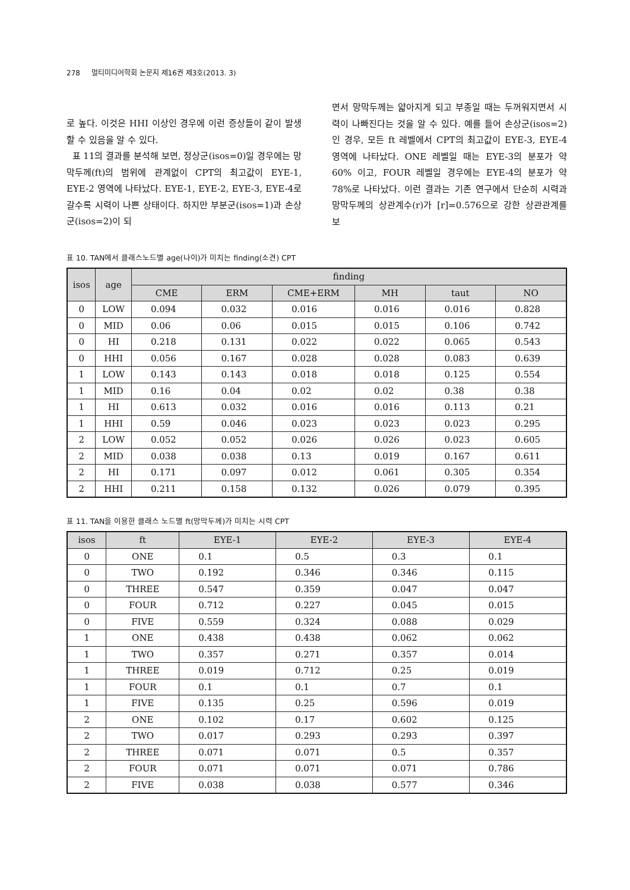278 멀티미디어학회 논문지 제16권 제3호(2013. 3)
로 높다. 이것은 HHI 이상인 경우에 이런 증상들이 같이 발생할 수 있음을 알 수 있다.
표 11의 결과를 분석해 보면, 정상군(isos=0)일 경우에는 망막두께(ft)의 범위에 관계없이 CPT의 최고값이 EYE-1, EYE-2 영역에 나타났다. EYE-1, EYE-2, EYE-3, EYE-4로 갈수록 시력이 나쁜 상태이다. 하지만 부분군(isos=1)과 손상군(isos=2)이 되
면서 망막두께는 얇아지게 되고 부종일 때는 두꺼워지면서 시력이 나빠진다는 것을 알 수 있다. 예를 들어 손상군(isos=2)인 경우, 모든 ft 레벨에서 CPT의 최고값이 EYE-3, EYE-4 영역에 나타났다. ONE 레벨일 때는 EYE-3의 분포가 약 60% 이고, FOUR 레벨일 경우에는 EYE-4의 분포가 약 78%로 나타났다. 이런 결과는 기존 연구에서 단순히 시력과 망막두께의 상관계수(r)가 [r]=0.576으로 강한 상관관계를 보
표 10. TAN에서 클래스노드별 age(나이)가 미치는 finding(소견) CPT
| isos | age | finding | | | | | |
| --- | --- | --- | --- | --- | --- | --- | --- |
| | | CME | ERM | CME+ERM | MH | taut | NO |
| 0 | LOW | 0.094 | 0.032 | 0.016 | 0.016 | 0.016 | 0.828 |
| 0 | MID | 0.06 | 0.06 | 0.015 | 0.015 | 0.106 | 0.742 |
| 0 | HI | 0.218 | 0.131 | 0.022 | 0.022 | 0.065 | 0.543 |
| 0 | HHI | 0.056 | 0.167 | 0.028 | 0.028 | 0.083 | 0.639 |
| 1 | LOW | 0.143 | 0.143 | 0.018 | 0.018 | 0.125 | 0.554 |
| 1 | MID | 0.16 | 0.04 | 0.02 | 0.02 | 0.38 | 0.38 |
| 1 | HI | 0.613 | 0.032 | 0.016 | 0.016 | 0.113 | 0.21 |
| 1 | HHI | 0.59 | 0.046 | 0.023 | 0.023 | 0.023 | 0.295 |
| 2 | LOW | 0.052 | 0.052 | 0.026 | 0.026 | 0.023 | 0.605 |
| 2 | MID | 0.038 | 0.038 | 0.13 | 0.019 | 0.167 | 0.611 |
| 2 | HI | 0.171 | 0.097 | 0.012 | 0.061 | 0.305 | 0.354 |
| 2 | HHI | 0.211 | 0.158 | 0.132 | 0.026 | 0.079 | 0.395 |
표 11. TAN을 이용한 클래스 노드별 ft(망막두께)가 미치는 시력 CPT
| isos | ft | EYE-1 | EYE-2 | EYE-3 | EYE-4 |
| --- | --- | --- | --- | --- | --- |
| 0 | ONE | 0.1 | 0.5 | 0.3 | 0.1 |
| 0 | TWO | 0.192 | 0.346 | 0.346 | 0.115 |
| 0 | THREE | 0.547 | 0.359 | 0.047 | 0.047 |
| 0 | FOUR | 0.712 | 0.227 | 0.045 | 0.015 |
| 0 | FIVE | 0.559 | 0.324 | 0.088 | 0.029 |
| 1 | ONE | 0.438 | 0.438 | 0.062 | 0.062 |
| 1 | TWO | 0.357 | 0.271 | 0.357 | 0.014 |
| 1 | THREE | 0.019 | 0.712 | 0.25 | 0.019 |
| 1 | FOUR | 0.1 | 0.1 | 0.7 | 0.1 |
| 1 | FIVE | 0.135 | 0.25 | 0.596 | 0.019 |
| 2 | ONE | 0.102 | 0.17 | 0.602 | 0.125 |
| 2 | TWO | 0.017 | 0.293 | 0.293 | 0.397 |
| 2 | THREE | 0.071 | 0.071 | 0.5 | 0.357 |
| 2 | FOUR | 0.071 | 0.071 | 0.071 | 0.786 |
| 2 | FIVE | 0.038 | 0.038 | 0.577 | 0.346 |